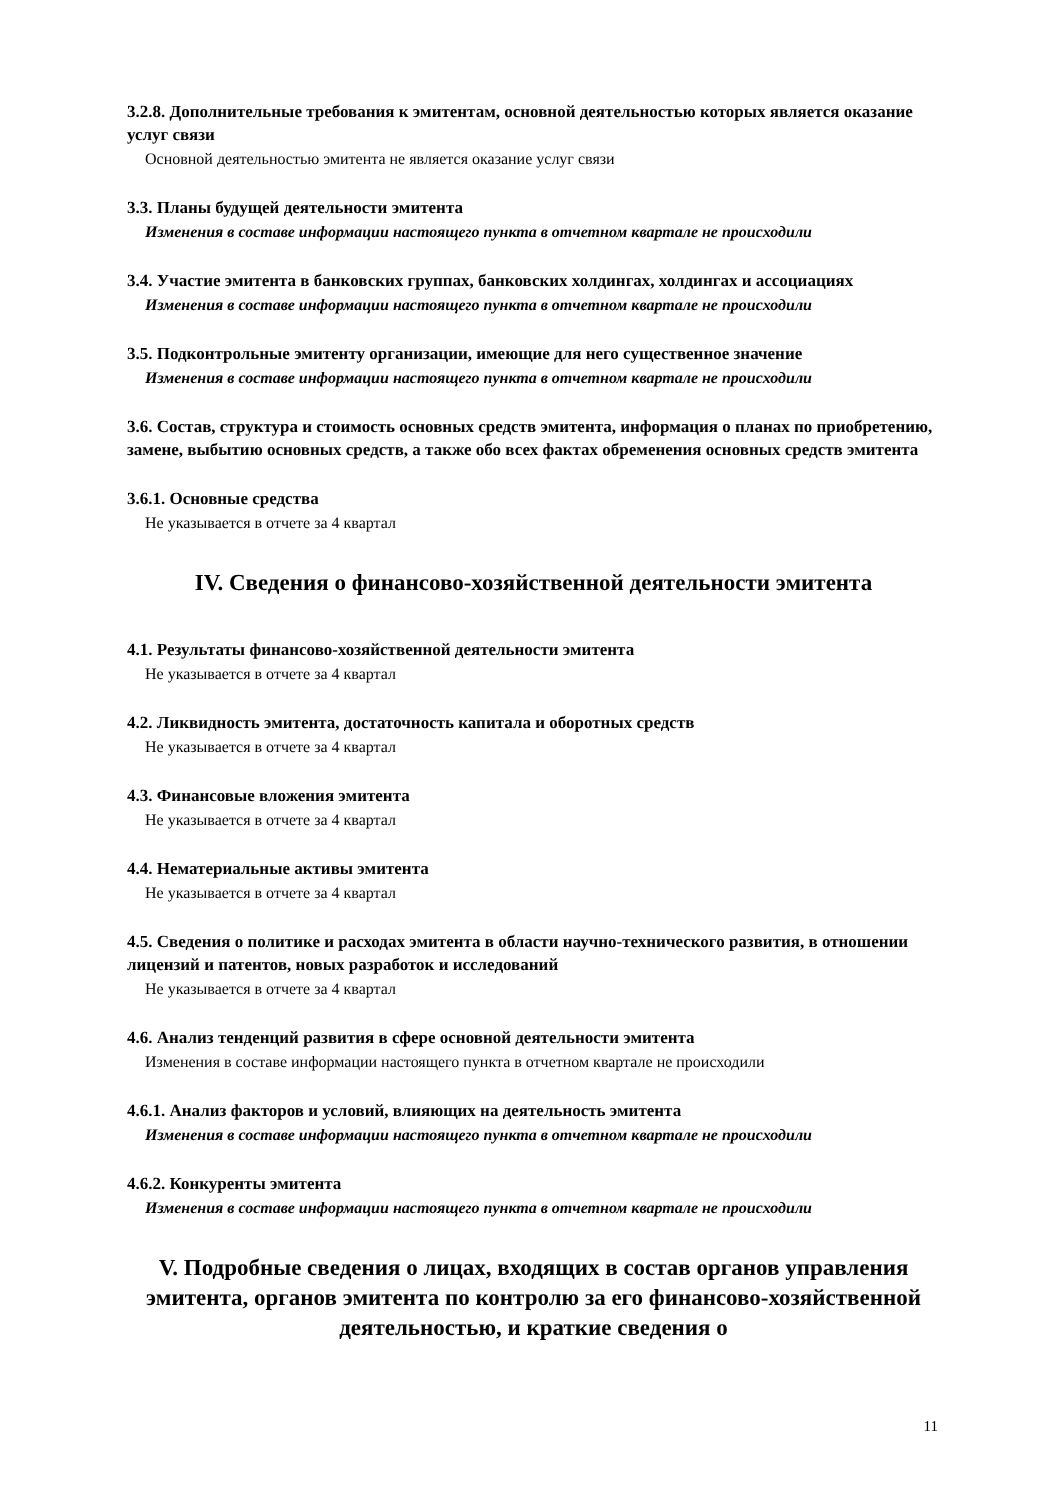3.2.8. Дополнительные требования к эмитентам, основной деятельностью которых является оказание услуг связи
Основной деятельностью эмитента не является оказание услуг связи
3.3. Планы будущей деятельности эмитента
Изменения в составе информации настоящего пункта в отчетном квартале не происходили
3.4. Участие эмитента в банковских группах, банковских холдингах, холдингах и ассоциациях
Изменения в составе информации настоящего пункта в отчетном квартале не происходили
3.5. Подконтрольные эмитенту организации, имеющие для него существенное значение
Изменения в составе информации настоящего пункта в отчетном квартале не происходили
3.6. Состав, структура и стоимость основных средств эмитента, информация о планах по приобретению, замене, выбытию основных средств, а также обо всех фактах обременения основных средств эмитента
3.6.1. Основные средства
Не указывается в отчете за 4 квартал
IV. Сведения о финансово-хозяйственной деятельности эмитента
4.1. Результаты финансово-хозяйственной деятельности эмитента
Не указывается в отчете за 4 квартал
4.2. Ликвидность эмитента, достаточность капитала и оборотных средств
Не указывается в отчете за 4 квартал
4.3. Финансовые вложения эмитента
Не указывается в отчете за 4 квартал
4.4. Нематериальные активы эмитента
Не указывается в отчете за 4 квартал
4.5. Сведения о политике и расходах эмитента в области научно-технического развития, в отношении лицензий и патентов, новых разработок и исследований
Не указывается в отчете за 4 квартал
4.6. Анализ тенденций развития в сфере основной деятельности эмитента
Изменения в составе информации настоящего пункта в отчетном квартале не происходили
4.6.1. Анализ факторов и условий, влияющих на деятельность эмитента
Изменения в составе информации настоящего пункта в отчетном квартале не происходили
4.6.2. Конкуренты эмитента
Изменения в составе информации настоящего пункта в отчетном квартале не происходили
V. Подробные сведения о лицах, входящих в состав органов управления эмитента, органов эмитента по контролю за его финансово-хозяйственной деятельностью, и краткие сведения о
11